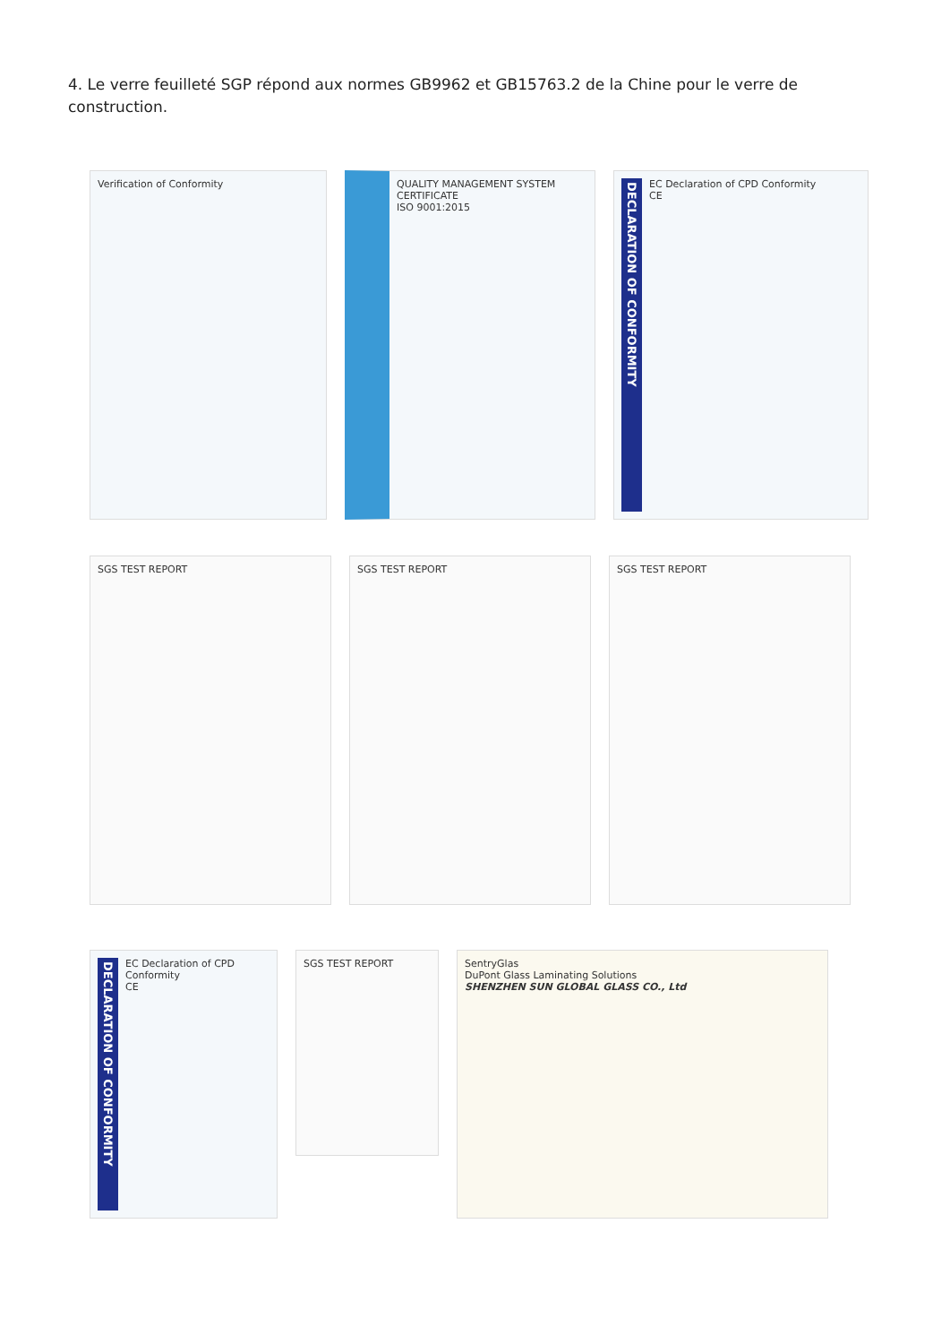4. Le verre feuilleté SGP répond aux normes GB9962 et GB15763.2 de la Chine pour le verre de construction.
Verification of Conformity QUALITY MANAGEMENT SYSTEM
CERTIFICATE
ISO 9001:2015
DECLARATION OF CONFORMITY EC Declaration of CPD Conformity
CE
SGS TEST REPORT SGS TEST REPORT SGS TEST REPORT
DECLARATION OF CONFORMITY EC Declaration of CPD Conformity
CE
SGS TEST REPORT
SentryGlas
DuPont Glass Laminating Solutions
SHENZHEN SUN GLOBAL GLASS CO., Ltd